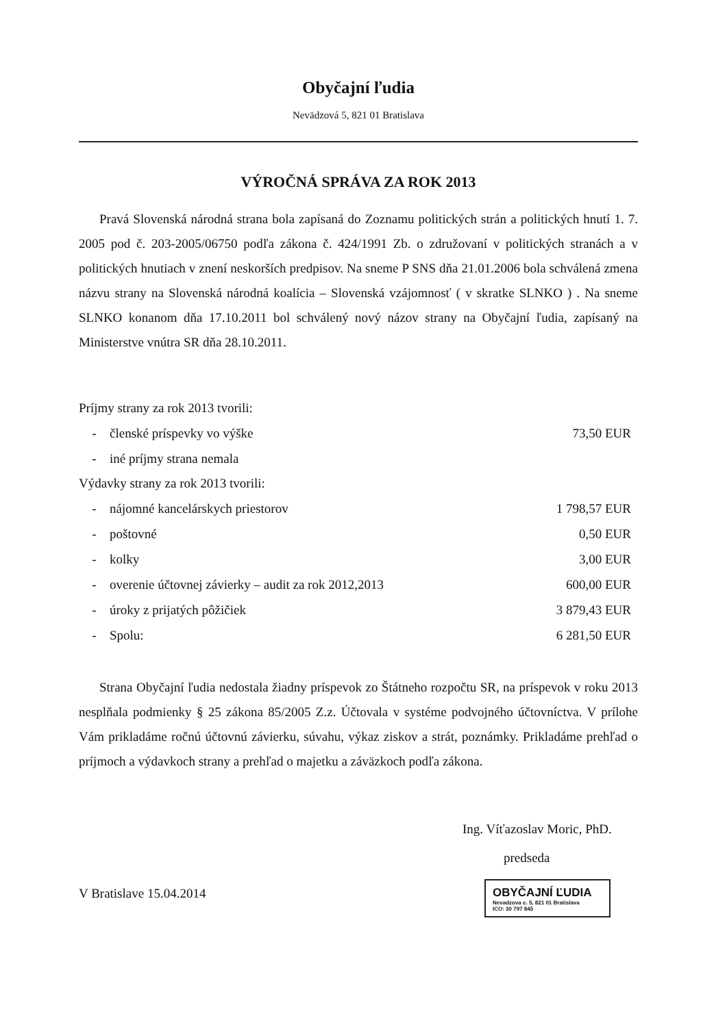Obyčajní ľudia
Nevädzová 5, 821 01 Bratislava
VÝROČNÁ SPRÁVA ZA ROK 2013
Pravá Slovenská národná strana bola zapísaná do Zoznamu politických strán a politických hnutí 1. 7. 2005 pod č. 203-2005/06750 podľa zákona č. 424/1991 Zb. o združovaní v politických stranách a v politických hnutiach v znení neskorších predpisov. Na sneme P SNS dňa 21.01.2006 bola schválená zmena názvu strany na Slovenská národná koalícia – Slovenská vzájomnosť ( v skratke SLNKO ) . Na sneme SLNKO konanom dňa 17.10.2011 bol schválený nový názov strany na Obyčajní ľudia, zapísaný na Ministerstve vnútra SR dňa 28.10.2011.
Príjmy strany za rok 2013 tvorili:
| - | členské príspevky vo výške | 73,50 EUR |
| - | iné príjmy strana nemala | |
Výdavky strany za rok 2013 tvorili:
| - | nájomné kancelárskych priestorov | 1 798,57 EUR |
| - | poštovné | 0,50 EUR |
| - | kolky | 3,00 EUR |
| - | overenie účtovnej závierky – audit za rok 2012,2013 | 600,00 EUR |
| - | úroky z prijatých pôžičiek | 3 879,43 EUR |
| - | Spolu: | 6 281,50 EUR |
Strana Obyčajní ľudia nedostala žiadny príspevok zo Štátneho rozpočtu SR, na príspevok v roku 2013 nesplňala podmienky § 25 zákona 85/2005 Z.z. Účtovala v systéme podvojného účtovníctva. V prílohe Vám prikladáme ročnú účtovnú závierku, súvahu, výkaz ziskov a strát, poznámky. Prikladáme prehľad o príjmoch a výdavkoch strany a prehľad o majetku a záväzkoch podľa zákona.
Ing. Víťazoslav Moric, PhD.
predseda
V Bratislave 15.04.2014
OBYČAJNÍ ĽUDIA
Nevadzova c. 5, 821 01 Bratislava
ICO: 30 797 845